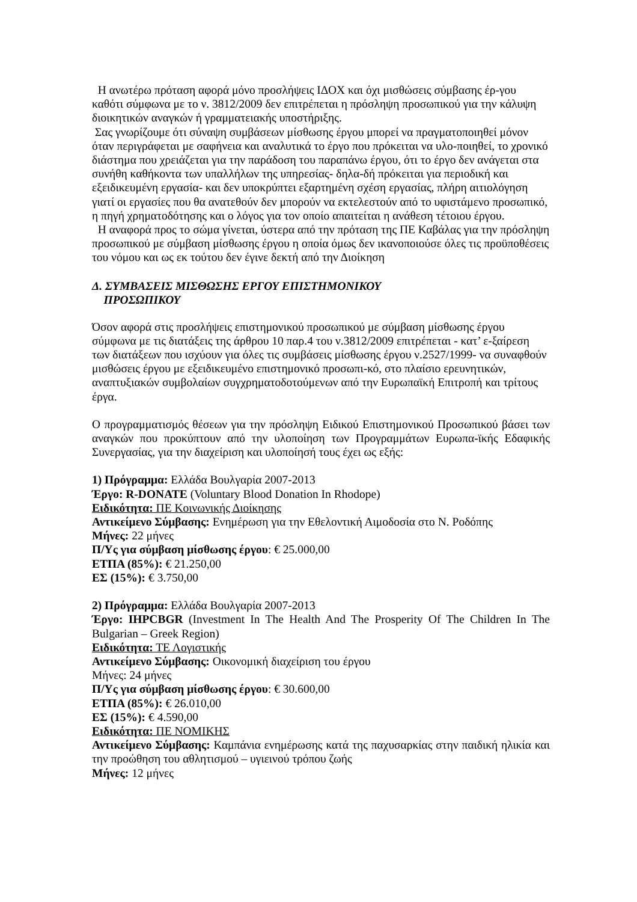Η ανωτέρω πρόταση αφορά μόνο προσλήψεις ΙΔΟΧ και όχι μισθώσεις σύμβασης έρ-γου καθότι σύμφωνα με το ν. 3812/2009 δεν επιτρέπεται η πρόσληψη προσωπικού για την κάλυψη διοικητικών αναγκών ή γραμματειακής υποστήριξης.
Σας γνωρίζουμε ότι σύναψη συμβάσεων μίσθωσης έργου μπορεί να πραγματοποιηθεί μόνον όταν περιγράφεται με σαφήνεια και αναλυτικά το έργο που πρόκειται να υλο-ποιηθεί, το χρονικό διάστημα που χρειάζεται για την παράδοση του παραπάνω έργου, ότι το έργο δεν ανάγεται στα συνήθη καθήκοντα των υπαλλήλων της υπηρεσίας- δηλα-δή πρόκειται για περιοδική και εξειδικευμένη εργασία- και δεν υποκρύπτει εξαρτημένη σχέση εργασίας, πλήρη αιτιολόγηση γιατί οι εργασίες που θα ανατεθούν δεν μπορούν να εκτελεστούν από το υφιστάμενο προσωπικό, η πηγή χρηματοδότησης και ο λόγος για τον οποίο απαιτείται η ανάθεση τέτοιου έργου.
Η αναφορά προς το σώμα γίνεται, ύστερα από την πρόταση της ΠΕ Καβάλας για την πρόσληψη προσωπικού με σύμβαση μίσθωσης έργου η οποία όμως δεν ικανοποιούσε όλες τις προϋποθέσεις του νόμου και ως εκ τούτου δεν έγινε δεκτή από την Διοίκηση
Δ. ΣΥΜΒΑΣΕΙΣ ΜΙΣΘΩΣΗΣ ΕΡΓΟΥ ΕΠΙΣΤΗΜΟΝΙΚΟΥ
ΠΡΟΣΩΠΙΚΟΥ
Όσον αφορά στις προσλήψεις επιστημονικού προσωπικού με σύμβαση μίσθωσης έργου σύμφωνα με τις διατάξεις της άρθρου 10 παρ.4 του ν.3812/2009 επιτρέπεται - κατ’ ε-ξαίρεση των διατάξεων που ισχύουν για όλες τις συμβάσεις μίσθωσης έργου ν.2527/1999- να συναφθούν μισθώσεις έργου με εξειδικευμένο επιστημονικό προσωπι-κό, στο πλαίσιο ερευνητικών, αναπτυξιακών συμβολαίων συγχρηματοδοτούμενων από την Ευρωπαϊκή Επιτροπή και τρίτους έργα.
Ο προγραμματισμός θέσεων για την πρόσληψη Ειδικού Επιστημονικού Προσωπικού βάσει των αναγκών που προκύπτουν από την υλοποίηση των Προγραμμάτων Ευρωπα-ϊκής Εδαφικής Συνεργασίας, για την διαχείριση και υλοποίησή τους έχει ως εξής:
1) Πρόγραμμα: Ελλάδα Βουλγαρία 2007-2013
Έργο: R-DONATE (Voluntary Blood Donation In Rhodope)
Ειδικότητα: ΠΕ Κοινωνικής Διοίκησης
Αντικείμενο Σύμβασης: Ενημέρωση για την Εθελοντική Αιμοδοσία στο Ν. Ροδόπης
Μήνες: 22 μήνες
Π/Υς για σύμβαση μίσθωσης έργου: € 25.000,00
ΕΤΠΑ (85%): € 21.250,00
ΕΣ (15%): € 3.750,00
2) Πρόγραμμα: Ελλάδα Βουλγαρία 2007-2013
Έργο: IHPCBGR (Investment In The Health And The Prosperity Of The Children In The Bulgarian – Greek Region)
Ειδικότητα: ΤΕ Λογιστικής
Αντικείμενο Σύμβασης: Οικονομική διαχείριση του έργου
Μήνες: 24 μήνες
Π/Υς για σύμβαση μίσθωσης έργου: € 30.600,00
ΕΤΠΑ (85%): € 26.010,00
ΕΣ (15%): € 4.590,00
Ειδικότητα: ΠΕ ΝΟΜΙΚΗΣ
Αντικείμενο Σύμβασης: Καμπάνια ενημέρωσης κατά της παχυσαρκίας στην παιδική ηλικία και την προώθηση του αθλητισμού – υγιεινού τρόπου ζωής
Μήνες: 12 μήνες